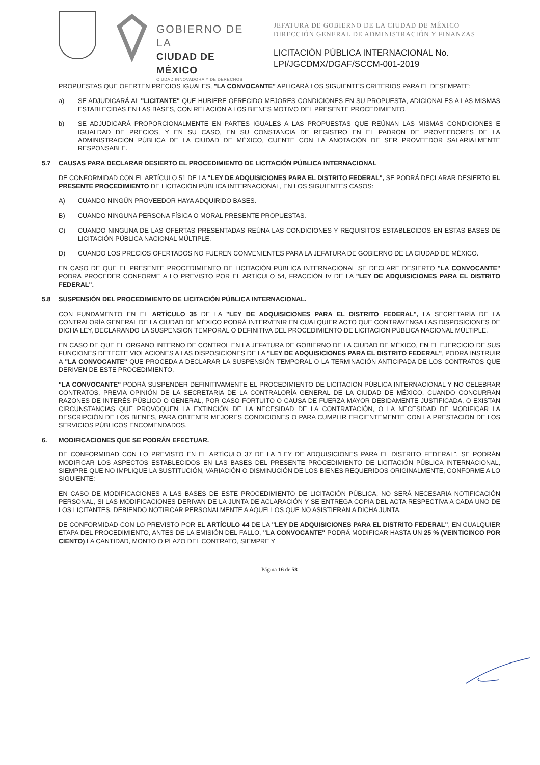GOBIERNO DE LA
CIUDAD DE MÉXICO
CIUDAD INNOVADORA Y DE DERECHOS
JEFATURA DE GOBIERNO DE LA CIUDAD DE MÉXICO
DIRECCIÓN GENERAL DE ADMINISTRACIÓN Y FINANZAS
LICITACIÓN PÚBLICA INTERNACIONAL No.
LPI/JGCDMX/DGAF/SCCM-001-2019
PROPUESTAS QUE OFERTEN PRECIOS IGUALES, "LA CONVOCANTE" APLICARÁ LOS SIGUIENTES CRITERIOS PARA EL DESEMPATE:
a) SE ADJUDICARÁ AL "LICITANTE" QUE HUBIERE OFRECIDO MEJORES CONDICIONES EN SU PROPUESTA, ADICIONALES A LAS MISMAS ESTABLECIDAS EN LAS BASES, CON RELACIÓN A LOS BIENES MOTIVO DEL PRESENTE PROCEDIMIENTO.
b) SE ADJUDICARÁ PROPORCIONALMENTE EN PARTES IGUALES A LAS PROPUESTAS QUE REÚNAN LAS MISMAS CONDICIONES E IGUALDAD DE PRECIOS, Y EN SU CASO, EN SU CONSTANCIA DE REGISTRO EN EL PADRÓN DE PROVEEDORES DE LA ADMINISTRACIÓN PÚBLICA DE LA CIUDAD DE MÉXICO, CUENTE CON LA ANOTACIÓN DE SER PROVEEDOR SALARIALMENTE RESPONSABLE.
5.7 CAUSAS PARA DECLARAR DESIERTO EL PROCEDIMIENTO DE LICITACIÓN PÚBLICA INTERNACIONAL
DE CONFORMIDAD CON EL ARTÍCULO 51 DE LA "LEY DE ADQUISICIONES PARA EL DISTRITO FEDERAL", SE PODRÁ DECLARAR DESIERTO EL PRESENTE PROCEDIMIENTO DE LICITACIÓN PÚBLICA INTERNACIONAL, EN LOS SIGUIENTES CASOS:
A) CUANDO NINGÚN PROVEEDOR HAYA ADQUIRIDO BASES.
B) CUANDO NINGUNA PERSONA FÍSICA O MORAL PRESENTE PROPUESTAS.
C) CUANDO NINGUNA DE LAS OFERTAS PRESENTADAS REÚNA LAS CONDICIONES Y REQUISITOS ESTABLECIDOS EN ESTAS BASES DE LICITACIÓN PÚBLICA NACIONAL MÚLTIPLE.
D) CUANDO LOS PRECIOS OFERTADOS NO FUEREN CONVENIENTES PARA LA JEFATURA DE GOBIERNO DE LA CIUDAD DE MÉXICO.
EN CASO DE QUE EL PRESENTE PROCEDIMIENTO DE LICITACIÓN PÚBLICA INTERNACIONAL SE DECLARE DESIERTO "LA CONVOCANTE" PODRÁ PROCEDER CONFORME A LO PREVISTO POR EL ARTÍCULO 54, FRACCIÓN IV DE LA "LEY DE ADQUISICIONES PARA EL DISTRITO FEDERAL".
5.8 SUSPENSIÓN DEL PROCEDIMIENTO DE LICITACIÓN PÚBLICA INTERNACIONAL.
CON FUNDAMENTO EN EL ARTÍCULO 35 DE LA "LEY DE ADQUISICIONES PARA EL DISTRITO FEDERAL", LA SECRETARÍA DE LA CONTRALORÍA GENERAL DE LA CIUDAD DE MÉXICO PODRÁ INTERVENIR EN CUALQUIER ACTO QUE CONTRAVENGA LAS DISPOSICIONES DE DICHA LEY, DECLARANDO LA SUSPENSIÓN TEMPORAL O DEFINITIVA DEL PROCEDIMIENTO DE LICITACIÓN PÚBLICA NACIONAL MÚLTIPLE.
EN CASO DE QUE EL ÓRGANO INTERNO DE CONTROL EN LA JEFATURA DE GOBIERNO DE LA CIUDAD DE MÉXICO, EN EL EJERCICIO DE SUS FUNCIONES DETECTE VIOLACIONES A LAS DISPOSICIONES DE LA "LEY DE ADQUISICIONES PARA EL DISTRITO FEDERAL", PODRÁ INSTRUIR A "LA CONVOCANTE" QUE PROCEDA A DECLARAR LA SUSPENSIÓN TEMPORAL O LA TERMINACIÓN ANTICIPADA DE LOS CONTRATOS QUE DERIVEN DE ESTE PROCEDIMIENTO.
"LA CONVOCANTE" PODRÁ SUSPENDER DEFINITIVAMENTE EL PROCEDIMIENTO DE LICITACIÓN PÚBLICA INTERNACIONAL Y NO CELEBRAR CONTRATOS, PREVIA OPINIÓN DE LA SECRETARIA DE LA CONTRALORÍA GENERAL DE LA CIUDAD DE MÉXICO, CUANDO CONCURRAN RAZONES DE INTERÉS PÚBLICO O GENERAL, POR CASO FORTUITO O CAUSA DE FUERZA MAYOR DEBIDAMENTE JUSTIFICADA, O EXISTAN CIRCUNSTANCIAS QUE PROVOQUEN LA EXTINCIÓN DE LA NECESIDAD DE LA CONTRATACIÓN, O LA NECESIDAD DE MODIFICAR LA DESCRIPCIÓN DE LOS BIENES, PARA OBTENER MEJORES CONDICIONES O PARA CUMPLIR EFICIENTEMENTE CON LA PRESTACIÓN DE LOS SERVICIOS PÚBLICOS ENCOMENDADOS.
6. MODIFICACIONES QUE SE PODRÁN EFECTUAR.
DE CONFORMIDAD CON LO PREVISTO EN EL ARTÍCULO 37 DE LA "LEY DE ADQUISICIONES PARA EL DISTRITO FEDERAL", SE PODRÁN MODIFICAR LOS ASPECTOS ESTABLECIDOS EN LAS BASES DEL PRESENTE PROCEDIMIENTO DE LICITACIÓN PÚBLICA INTERNACIONAL, SIEMPRE QUE NO IMPLIQUE LA SUSTITUCIÓN, VARIACIÓN O DISMINUCIÓN DE LOS BIENES REQUERIDOS ORIGINALMENTE, CONFORME A LO SIGUIENTE:
EN CASO DE MODIFICACIONES A LAS BASES DE ESTE PROCEDIMIENTO DE LICITACIÓN PÚBLICA, NO SERÁ NECESARIA NOTIFICACIÓN PERSONAL, SI LAS MODIFICACIONES DERIVAN DE LA JUNTA DE ACLARACIÓN Y SE ENTREGA COPIA DEL ACTA RESPECTIVA A CADA UNO DE LOS LICITANTES, DEBIENDO NOTIFICAR PERSONALMENTE A AQUELLOS QUE NO ASISTIERAN A DICHA JUNTA.
DE CONFORMIDAD CON LO PREVISTO POR EL ARTÍCULO 44 DE LA "LEY DE ADQUISICIONES PARA EL DISTRITO FEDERAL", EN CUALQUIER ETAPA DEL PROCEDIMIENTO, ANTES DE LA EMISIÓN DEL FALLO, "LA CONVOCANTE" PODRÁ MODIFICAR HASTA UN 25 % (VEINTICINCO POR CIENTO) LA CANTIDAD, MONTO O PLAZO DEL CONTRATO, SIEMPRE Y
Página 16 de 58